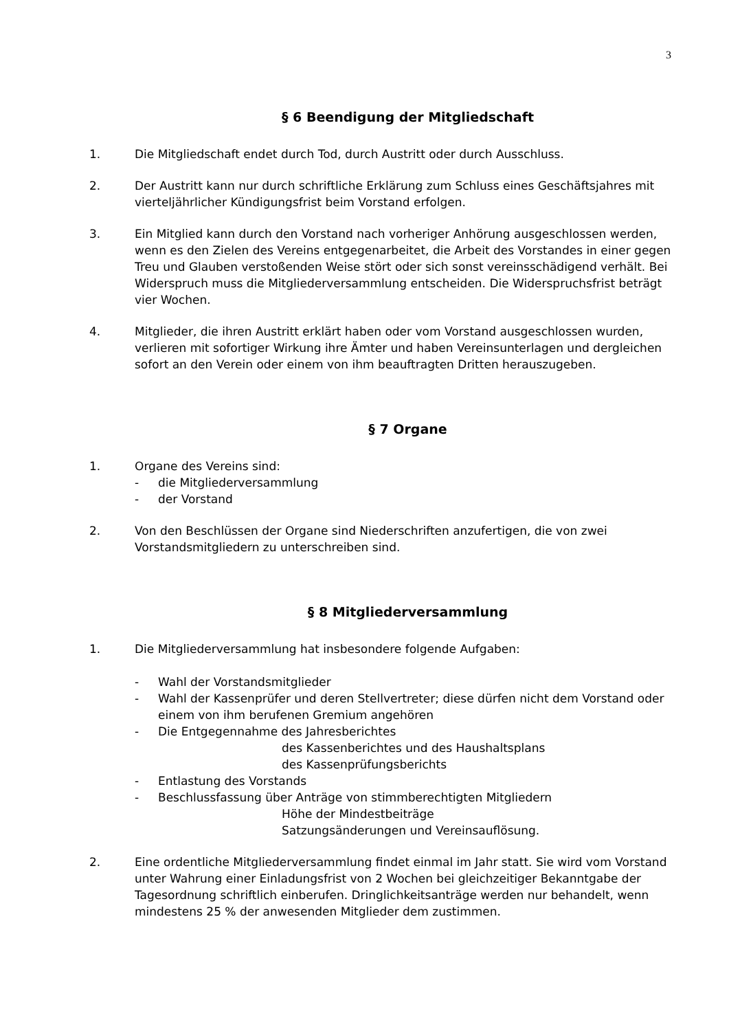3
§ 6 Beendigung der Mitgliedschaft
1. Die Mitgliedschaft endet durch Tod, durch Austritt oder durch Ausschluss.
2. Der Austritt kann nur durch schriftliche Erklärung zum Schluss eines Geschäftsjahres mit vierteljährlicher Kündigungsfrist beim Vorstand erfolgen.
3. Ein Mitglied kann durch den Vorstand nach vorheriger Anhörung ausgeschlossen werden, wenn es den Zielen des Vereins entgegenarbeitet, die Arbeit des Vorstandes in einer gegen Treu und Glauben verstoßenden Weise stört oder sich sonst vereinsschädigend verhält. Bei Widerspruch muss die Mitgliederversammlung entscheiden. Die Widerspruchsfrist beträgt vier Wochen.
4. Mitglieder, die ihren Austritt erklärt haben oder vom Vorstand ausgeschlossen wurden, verlieren mit sofortiger Wirkung ihre Ämter und haben Vereinsunterlagen und dergleichen sofort an den Verein oder einem von ihm beauftragten Dritten herauszugeben.
§ 7 Organe
1. Organe des Vereins sind:
- die Mitgliederversammlung
- der Vorstand
2. Von den Beschlüssen der Organe sind Niederschriften anzufertigen, die von zwei Vorstandsmitgliedern zu unterschreiben sind.
§ 8 Mitgliederversammlung
1. Die Mitgliederversammlung hat insbesondere folgende Aufgaben:
- Wahl der Vorstandsmitglieder
- Wahl der Kassenprüfer und deren Stellvertreter; diese dürfen nicht dem Vorstand oder einem von ihm berufenen Gremium angehören
- Die Entgegennahme des Jahresberichtes
des Kassenberichtes und des Haushaltsplans
des Kassenprüfungsberichts
- Entlastung des Vorstands
- Beschlussfassung über Anträge von stimmberechtigten Mitgliedern
Höhe der Mindestbeiträge
Satzungsänderungen und Vereinsauflösung.
2. Eine ordentliche Mitgliederversammlung findet einmal im Jahr statt. Sie wird vom Vorstand unter Wahrung einer Einladungsfrist von 2 Wochen bei gleichzeitiger Bekanntgabe der Tagesordnung schriftlich einberufen. Dringlichkeitsanträge werden nur behandelt, wenn mindestens 25 % der anwesenden Mitglieder dem zustimmen.